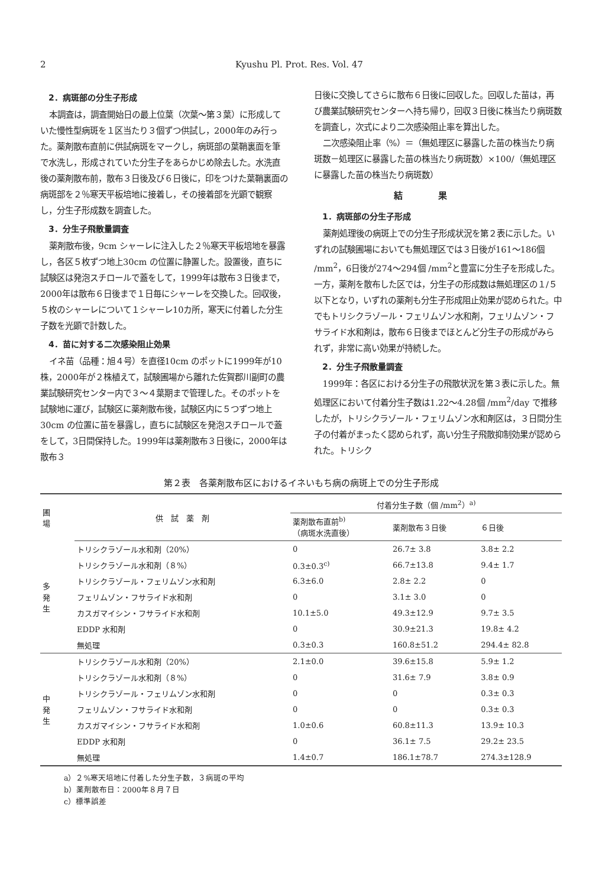2 Kyushu Pl. Prot. Res. Vol. 47
2．病斑部の分生子形成
本調査は，調査開始日の最上位葉（次葉～第３葉）に形成していた慢性型病斑を１区当たり３個ずつ供試し，2000年のみ行った。薬剤散布直前に供試病斑をマークし，病斑部の葉鞘裏面を筆で水洗し，形成されていた分生子をあらかじめ除去した。水洗直後の薬剤散布前，散布３日後及び６日後に，印をつけた葉鞘裏面の病斑部を２％寒天平板培地に接着し，その接着部を光顕で観察し，分生子形成数を調査した。
3．分生子飛散量調査
薬剤散布後，9cm シャーレに注入した２％寒天平板培地を暴露し，各区５枚ずつ地上30cm の位置に静置した。設置後，直ちに試験区は発泡スチロールで蓋をして，1999年は散布３日後まで，2000年は散布６日後まで１日毎にシャーレを交換した。回収後，５枚のシャーレについて１シャーレ10カ所，寒天に付着した分生子数を光顕で計数した。
4．苗に対する二次感染阻止効果
イネ苗（品種：旭４号）を直径10cm のポットに1999年が10株，2000年が２株植えて，試験圃場から離れた佐賀郡川副町の農業試験研究センター内で３～４葉期まで管理した。そのポットを試験地に運び，試験区に薬剤散布後，試験区内に５つずつ地上30cm の位置に苗を暴露し，直ちに試験区を発泡スチロールで蓋をして，3日間保持した。1999年は薬剤散布３日後に，2000年は散布３
日後に交換してさらに散布６日後に回収した。回収した苗は，再び農業試験研究センターへ持ち帰り，回収３日後に株当たり病斑数を調査し，次式により二次感染阻止率を算出した。
二次感染阻止率（%）＝（無処理区に暴露した苗の株当たり病斑数－処理区に暴露した苗の株当たり病斑数）×100/（無処理区に暴露した苗の株当たり病斑数）
結果
1．病斑部の分生子形成
薬剤処理後の病斑上での分生子形成状況を第２表に示した。いずれの試験圃場においても無処理区では３日後が161～186個 /mm<sup>2</sup>，6日後が274～294個 /mm<sup>2</sup>と豊富に分生子を形成した。一方，薬剤を散布した区では，分生子の形成数は無処理区の１/５以下となり，いずれの薬剤も分生子形成阻止効果が認められた。中でもトリシクラゾール・フェリムゾン水和剤，フェリムゾン・フサライド水和剤は，散布６日後までほとんど分生子の形成がみられず，非常に高い効果が持続した。
2．分生子飛散量調査
1999年：各区における分生子の飛散状況を第３表に示した。無処理区において付着分生子数は1.22～4.28個 /mm<sup>2</sup>/day で推移したが，トリシクラゾール・フェリムゾン水和剤区は，３日間分生子の付着がまったく認められず，高い分生子飛散抑制効果が認められた。トリシク
第２表　各薬剤散布区におけるイネいもち病の病斑上での分生子形成
| 圃 場 | 供 試 薬 剤 | 付着分生子数（個 /mm<sup>2</sup>）<sup>a)</sup> | | |
| --- | --- | --- | --- | --- |
| | | 薬剤散布直前<sup>b)</sup> （病斑水洗直後） | 薬剤散布３日後 | ６日後 |
| 多 発 生 | トリシクラゾール水和剤（20%） | 0 | 26.7± 3.8 | 3.8± 2.2 |
| | トリシクラゾール水和剤（８%） | 0.3±0.3<sup>c)</sup> | 66.7±13.8 | 9.4± 1.7 |
| | トリシクラゾール・フェリムゾン水和剤 | 6.3±6.0 | 2.8± 2.2 | 0 |
| | フェリムゾン・フサライド水和剤 | 0 | 3.1± 3.0 | 0 |
| | カスガマイシン・フサライド水和剤 | 10.1±5.0 | 49.3±12.9 | 9.7± 3.5 |
| | EDDP 水和剤 | 0 | 30.9±21.3 | 19.8± 4.2 |
| | 無処理 | 0.3±0.3 | 160.8±51.2 | 294.4± 82.8 |
| 中 発 生 | トリシクラゾール水和剤（20%） | 2.1±0.0 | 39.6±15.8 | 5.9± 1.2 |
| | トリシクラゾール水和剤（８%） | 0 | 31.6± 7.9 | 3.8± 0.9 |
| | トリシクラゾール・フェリムゾン水和剤 | 0 | 0 | 0.3± 0.3 |
| | フェリムゾン・フサライド水和剤 | 0 | 0 | 0.3± 0.3 |
| | カスガマイシン・フサライド水和剤 | 1.0±0.6 | 60.8±11.3 | 13.9± 10.3 |
| | EDDP 水和剤 | 0 | 36.1± 7.5 | 29.2± 23.5 |
| | 無処理 | 1.4±0.7 | 186.1±78.7 | 274.3±128.9 |
a）２%寒天培地に付着した分生子数，３病斑の平均
b）薬剤散布日：2000年８月７日
c）標準誤差